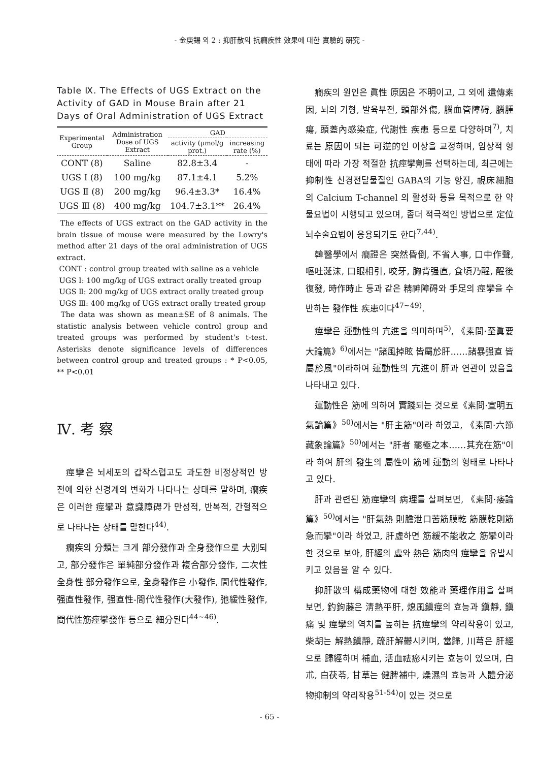- 金庚錫 외 2 : 抑肝散의 抗癎疾性 效果에 대한 實驗的 硏究 -
Table Ⅸ. The Effects of UGS Extract on the Activity of GAD in Mouse Brain after 21 Days of Oral Administration of UGS Extract
| Experimental Group | Administration Dose of UGS Extract | GAD | |
| --- | --- | --- | --- |
| | | activity (μmol/g prot.) | increasing rate (%) |
| CONT (8) | Saline | 82.8±3.4 | - |
| UGS Ⅰ (8) | 100 mg/kg | 87.1±4.1 | 5.2% |
| UGS Ⅱ (8) | 200 mg/kg | 96.4±3.3* | 16.4% |
| UGS Ⅲ (8) | 400 mg/kg | 104.7±3.1** | 26.4% |
The effects of UGS extract on the GAD activity in the brain tissue of mouse were measured by the Lowry's method after 21 days of the oral administration of UGS extract.
CONT : control group treated with saline as a vehicle
UGS Ⅰ: 100 mg/kg of UGS extract orally treated group
UGS Ⅱ: 200 mg/kg of UGS extract orally treated group
UGS Ⅲ: 400 mg/kg of UGS extract orally treated group
The data was shown as mean±SE of 8 animals. The statistic analysis between vehicle control group and treated groups was performed by student's t-test. Asterisks denote significance levels of differences between control group and treated groups : * P<0.05, ** P<0.01
Ⅳ. 考 察
痙攣은 뇌세포의 갑작스럽고도 과도한 비정상적인 방전에 의한 신경계의 변화가 나타나는 상태를 말하며, 癎疾은 이러한 痙攣과 意識障碍가 만성적, 반복적, 간헐적으로 나타나는 상태를 말한다<sup>44)</sup>.
癎疾의 分類는 크게 部分發作과 全身發作으로 大別되고, 部分發作은 單純部分發作과 複合部分發作, 二次性 全身性 部分發作으로, 全身發作은 小發作, 間代性發作, 强直性發作, 强直性-間代性發作(大發作), 弛緩性發作, 間代性筋痙攣發作 등으로 細分된다<sup>44~46)</sup>.
癎疾의 원인은 眞性 原因은 不明이고, 그 외에 遺傳素因, 뇌의 기형, 발육부전, 頭部外傷, 腦血管障碍, 腦腫瘍, 頭蓋內感染症, 代謝性 疾患 등으로 다양하며<sup>7)</sup>, 치료는 原因이 되는 可逆的인 이상을 교정하며, 임상적 형태에 따라 가장 적절한 抗痙攣劑를 선택하는데, 최근에는 抑制性 신경전달물질인 GABA의 기능 항진, 視床細胞의 Calcium T-channel 의 활성화 등을 목적으로 한 약물요법이 시행되고 있으며, 좀더 적극적인 방법으로 定位 뇌수술요법이 응용되기도 한다<sup>7,44)</sup>.
韓醫學에서 癎證은 突然昏倒, 不省人事, 口中作聲, 嘔吐涎沫, 口眼相引, 咬牙, 胸背强直, 食頃乃醒, 醒後復發, 時作時止 등과 같은 精神障碍와 手足의 痙攣을 수반하는 發作性 疾患이다<sup>47~49)</sup>.
痙攣은 運動性의 亢進을 의미하며<sup>5)</sup>, 《素問·至眞要大論篇》<sup>6)</sup>에서는 "諸風掉眩 皆屬於肝……諸暴强直 皆屬於風"이라하여 運動性의 亢進이 肝과 연관이 있음을 나타내고 있다.
運動性은 筋에 의하여 實踐되는 것으로《素問·宣明五氣論篇》<sup>50)</sup>에서는 "肝主筋"이라 하였고, 《素問·六節藏象論篇》<sup>50)</sup>에서는 "肝者 罷極之本……其充在筋"이라 하여 肝의 發生의 屬性이 筋에 運動의 형태로 나타나고 있다.
肝과 관련된 筋痙攣의 病理를 살펴보면, 《素問·痿論篇》<sup>50)</sup>에서는 "肝氣熱 則膽泄口苦筋膜乾 筋膜乾則筋急而攣"이라 하였고, 肝虛하면 筋緩不能收之 筋攣이라 한 것으로 보아, 肝經의 虛와 熱은 筋肉의 痙攣을 유발시키고 있음을 알 수 있다.
抑肝散의 構成藥物에 대한 效能과 藥理作用을 살펴보면, 釣鉤藤은 淸熱平肝, 熄風鎭痙의 효능과 鎭靜, 鎭痛 및 痙攣의 역치를 높히는 抗痙攣의 약리작용이 있고, 柴胡는 解熱鎭靜, 疏肝解鬱시키며, 當歸, 川芎은 肝經으로 歸經하며 補血, 活血祛瘀시키는 효능이 있으며, 白朮, 白茯苓, 甘草는 健脾補中, 燥濕의 효능과 人體分泌物抑制의 약리작용<sup>51-54)</sup>이 있는 것으로
- 65 -